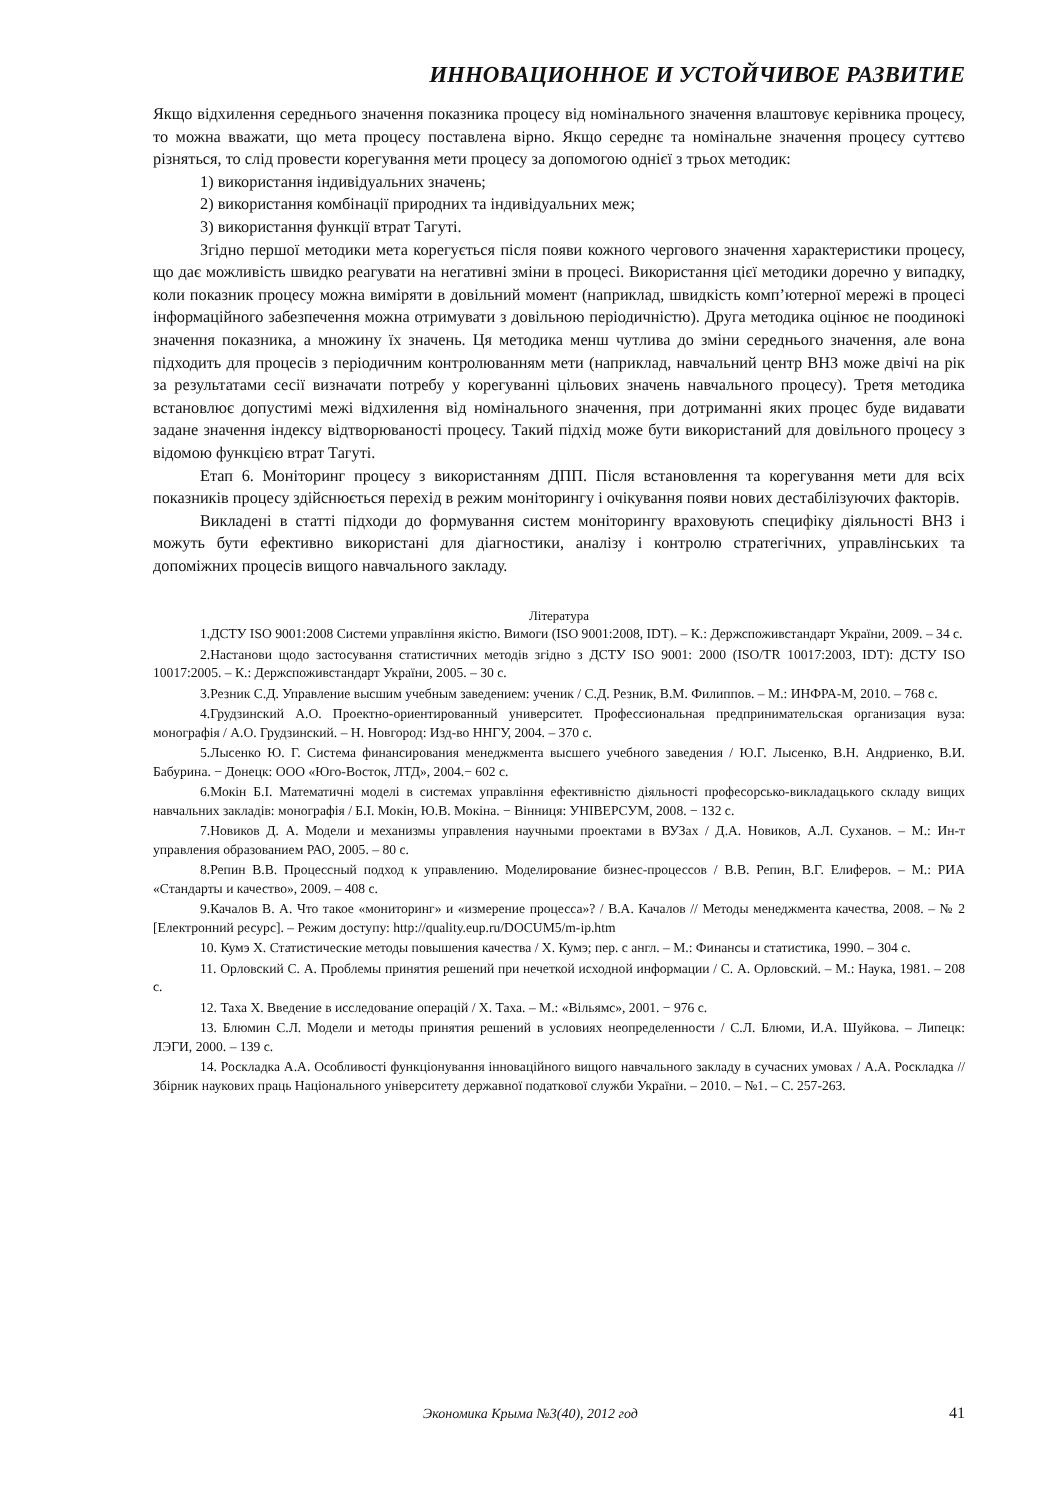ИННОВАЦИОННОЕ И УСТОЙЧИВОЕ РАЗВИТИЕ
Якщо відхилення середнього значення показника процесу від номінального значення влаштовує керівника процесу, то можна вважати, що мета процесу поставлена вірно. Якщо середнє та номінальне значення процесу суттєво різняться, то слід провести корегування мети процесу за допомогою однієї з трьох методик:
1) використання індивідуальних значень;
2) використання комбінації природних та індивідуальних меж;
3) використання функції втрат Тагуті.
Згідно першої методики мета корегується після появи кожного чергового значення характеристики процесу, що дає можливість швидко реагувати на негативні зміни в процесі. Використання цієї методики доречно у випадку, коли показник процесу можна виміряти в довільний момент (наприклад, швидкість комп’ютерної мережі в процесі інформаційного забезпечення можна отримувати з довільною періодичністю). Друга методика оцінює не поодинокі значення показника, а множину їх значень. Ця методика менш чутлива до зміни середнього значення, але вона підходить для процесів з періодичним контролюванням мети (наприклад, навчальний центр ВНЗ може двічі на рік за результатами сесії визначати потребу у корегуванні цільових значень навчального процесу). Третя методика встановлює допустимі межі відхилення від номінального значення, при дотриманні яких процес буде видавати задане значення індексу відтворюваності процесу. Такий підхід може бути використаний для довільного процесу з відомою функцією втрат Тагуті.
Етап 6. Моніторинг процесу з використанням ДПП. Після встановлення та корегування мети для всіх показників процесу здійснюється перехід в режим моніторингу і очікування появи нових дестабілізуючих факторів.
Викладені в статті підходи до формування систем моніторингу враховують специфіку діяльності ВНЗ і можуть бути ефективно використані для діагностики, аналізу і контролю стратегічних, управлінських та допоміжних процесів вищого навчального закладу.
Література
1.ДСТУ ISO 9001:2008 Системи управління якістю. Вимоги (ISO 9001:2008, IDT). – К.: Держспоживстандарт України, 2009. – 34 с.
2.Настанови щодо застосування статистичних методів згідно з ДСТУ ISO 9001: 2000 (ISO/TR 10017:2003, IDT): ДСТУ ISO 10017:2005. – К.: Держспоживстандарт України, 2005. – 30 с.
3.Резник С.Д. Управление высшим учебным заведением: ученик / С.Д. Резник, В.М. Филиппов. – М.: ИНФРА-М, 2010. – 768 с.
4.Грудзинский А.О. Проектно-ориентированный университет. Профессиональная предпринимательская организация вуза: монографія / А.О. Грудзинский. – Н. Новгород: Изд-во ННГУ, 2004. – 370 с.
5.Лысенко Ю. Г. Система финансирования менеджмента высшего учебного заведения / Ю.Г. Лысенко, В.Н. Андриенко, В.И. Бабурина. − Донецк: ООО «Юго-Восток, ЛТД», 2004.− 602 с.
6.Мокін Б.І. Математичні моделі в системах управління ефективністю діяльності професорсько-викладацького складу вищих навчальних закладів: монографія / Б.І. Мокін, Ю.В. Мокіна. − Вінниця: УНІВЕРСУМ, 2008. − 132 с.
7.Новиков Д. А. Модели и механизмы управления научными проектами в ВУЗах / Д.А. Новиков, А.Л. Суханов. – М.: Ин-т управления образованием РАО, 2005. – 80 с.
8.Репин В.В. Процессный подход к управлению. Моделирование бизнес-процессов / В.В. Репин, В.Г. Елиферов. – М.: РИА «Стандарты и качество», 2009. – 408 с.
9.Качалов В. А. Что такое «мониторинг» и «измерение процесса»? / В.А. Качалов // Методы менеджмента качества, 2008. – № 2 [Електронний ресурс]. – Режим доступу: http://quality.eup.ru/DOCUM5/m-ip.htm
10. Кумэ Х. Статистические методы повышения качества / Х. Кумэ; пер. с англ. – М.: Финансы и статистика, 1990. – 304 с.
11. Орловский С. А. Проблемы принятия решений при нечеткой исходной информации / С. А. Орловский. – М.: Наука, 1981. – 208 с.
12. Таха Х. Введение в исследование операцій / Х. Таха. – М.: «Вільямс», 2001. − 976 с.
13. Блюмин С.Л. Модели и методы принятия решений в условиях неопределенности / С.Л. Блюми, И.А. Шуйкова. – Липецк: ЛЭГИ, 2000. – 139 с.
14. Роскладка А.А. Особливості функціонування інноваційного вищого навчального закладу в сучасних умовах / А.А. Роскладка // Збірник наукових праць Національного університету державної податкової служби України. – 2010. – №1. – С. 257-263.
Экономика Крыма №3(40), 2012 год 41